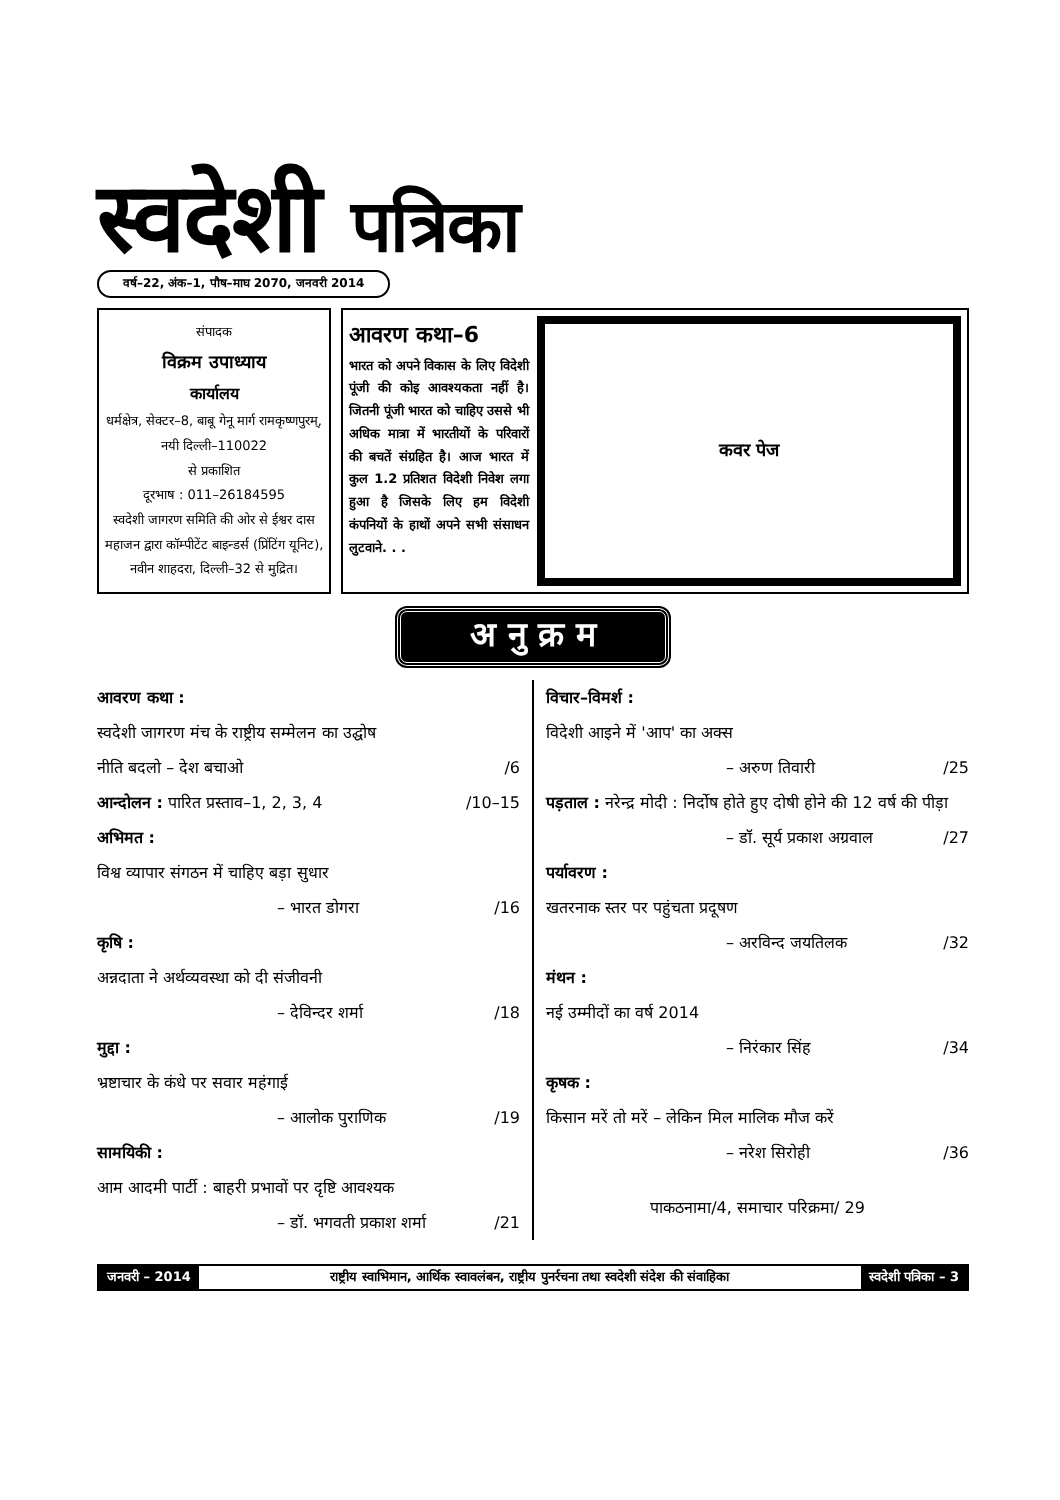स्वदेशी पत्रिका
वर्ष–22, अंक–1, पौष–माघ 2070, जनवरी 2014
संपादक
विक्रम उपाध्याय
कार्यालय
धर्मक्षेत्र, सेक्टर–8, बाबू गेनू मार्ग रामकृष्णपुरम्, नयी दिल्ली–110022
से प्रकाशित
दूरभाष : 011–26184595
स्वदेशी जागरण समिति की ओर से ईश्वर दास महाजन द्वारा कॉम्पीटेंट बाइन्डर्स (प्रिंटिंग यूनिट), नवीन शाहदरा, दिल्ली–32 से मुद्रित।
आवरण कथा–6
भारत को अपने विकास के लिए विदेशी पूंजी की कोइ आवश्यकता नहीं है। जितनी पूंजी भारत को चाहिए उससे भी अधिक मात्रा में भारतीयों के परिवारों की बचतें संग्रहित है। आज भारत में कुल 1.2 प्रतिशत विदेशी निवेश लगा हुआ है जिसके लिए हम विदेशी कंपनियों के हाथों अपने सभी संसाधन लुटवाने. . .
कवर पेज
अ नु क्र म
आवरण कथा :
स्वदेशी जागरण मंच के राष्ट्रीय सम्मेलन का उद्घोष
नीति बदलो – देश बचाओ /6
आन्दोलन : पारित प्रस्ताव–1, 2, 3, 4 /10–15
अभिमत :
विश्व व्यापार संगठन में चाहिए बड़ा सुधार
– भारत डोगरा /16
कृषि :
अन्नदाता ने अर्थव्यवस्था को दी संजीवनी
– देविन्दर शर्मा /18
मुद्दा :
भ्रष्टाचार के कंधे पर सवार महंगाई
– आलोक पुराणिक /19
सामयिकी :
आम आदमी पार्टी : बाहरी प्रभावों पर दृष्टि आवश्यक
– डॉ. भगवती प्रकाश शर्मा /21
विचार–विमर्श :
विदेशी आइने में 'आप' का अक्स
– अरुण तिवारी /25
पड़ताल : नरेन्द्र मोदी : निर्दोष होते हुए दोषी होने की 12 वर्ष की पीड़ा
– डॉ. सूर्य प्रकाश अग्रवाल /27
पर्यावरण :
खतरनाक स्तर पर पहुंचता प्रदूषण
– अरविन्द जयतिलक /32
मंथन :
नई उम्मीदों का वर्ष 2014
– निरंकार सिंह /34
कृषक :
किसान मरें तो मरें – लेकिन मिल मालिक मौज करें
– नरेश सिरोही /36
पाकठनामा/4, समाचार परिक्रमा/ 29
जनवरी – 2014 राष्ट्रीय स्वाभिमान, आर्थिक स्वावलंबन, राष्ट्रीय पुनर्रचना तथा स्वदेशी संदेश की संवाहिका
स्वदेशी पत्रिका – 3